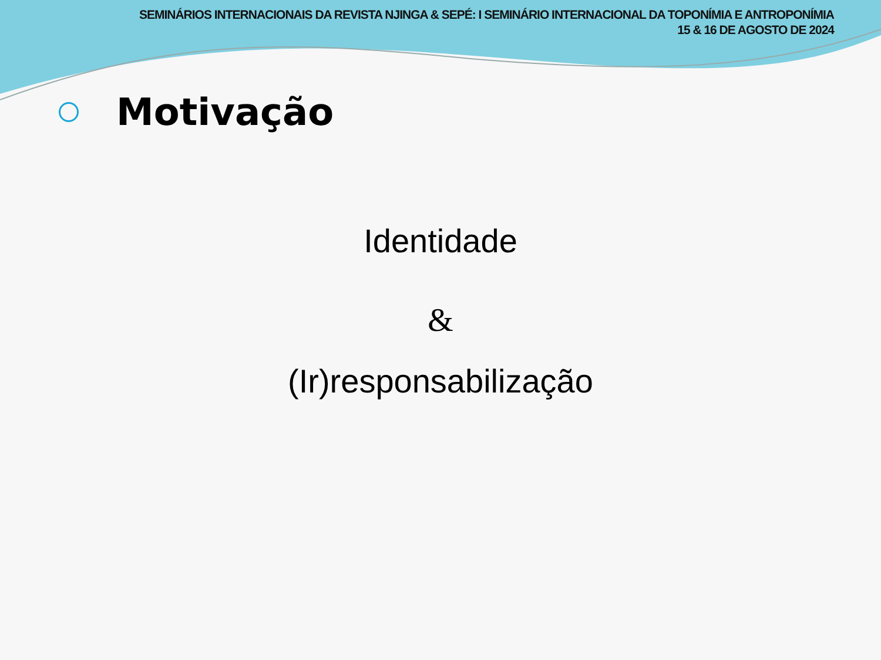SEMINÁRIOS INTERNACIONAIS DA REVISTA NJINGA & SEPÉ: I SEMINÁRIO INTERNACIONAL DA TOPONÍMIA E ANTROPONÍMIA
15 & 16 DE AGOSTO DE 2024
Motivação
Identidade
&
(Ir)responsabilização